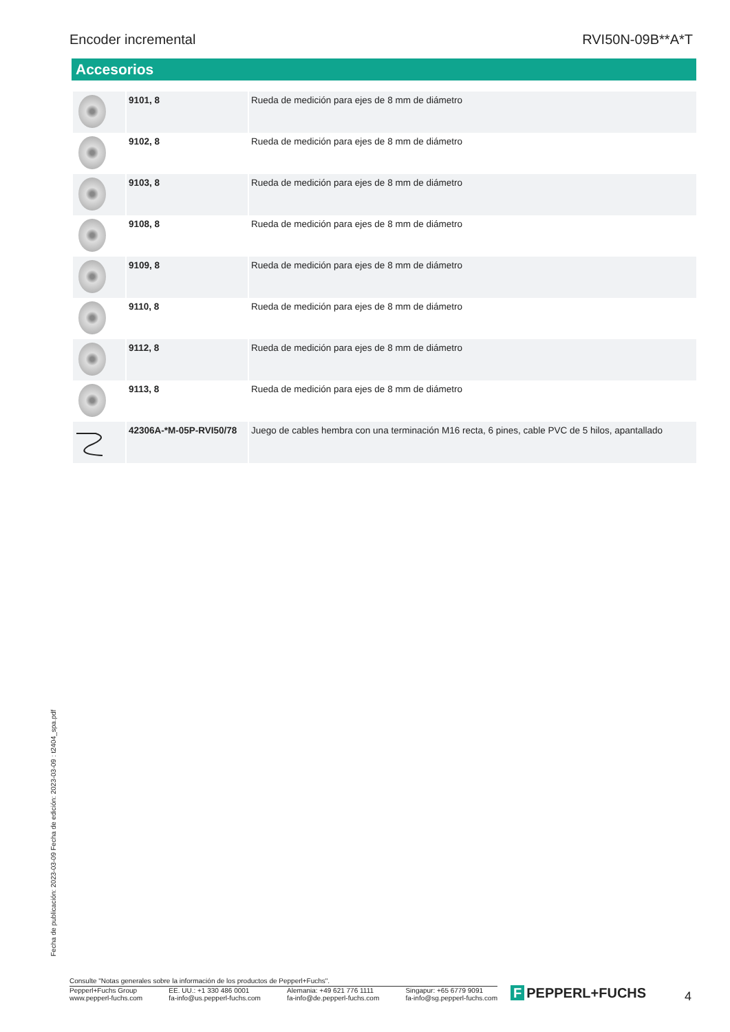Encoder incremental RVI50N-09B**A*T
Accesorios
| | 9101, 8 | Rueda de medición para ejes de 8 mm de diámetro |
| | 9102, 8 | Rueda de medición para ejes de 8 mm de diámetro |
| | 9103, 8 | Rueda de medición para ejes de 8 mm de diámetro |
| | 9108, 8 | Rueda de medición para ejes de 8 mm de diámetro |
| | 9109, 8 | Rueda de medición para ejes de 8 mm de diámetro |
| | 9110, 8 | Rueda de medición para ejes de 8 mm de diámetro |
| | 9112, 8 | Rueda de medición para ejes de 8 mm de diámetro |
| | 9113, 8 | Rueda de medición para ejes de 8 mm de diámetro |
| | 42306A-*M-05P-RVI50/78 | Juego de cables hembra con una terminación M16 recta, 6 pines, cable PVC de 5 hilos, apantallado |
Fecha de publicación: 2023-03-09 Fecha de edición: 2023-03-09 : t2404_spa.pdf
Consulte "Notas generales sobre la información de los productos de Pepperl+Fuchs".
Pepperl+Fuchs Group
www.pepperl-fuchs.com
EE. UU.: +1 330 486 0001
fa-info@us.pepperl-fuchs.com
Alemania: +49 621 776 1111
fa-info@de.pepperl-fuchs.com
Singapur: +65 6779 9091
fa-info@sg.pepperl-fuchs.com
F PEPPERL+FUCHS 4